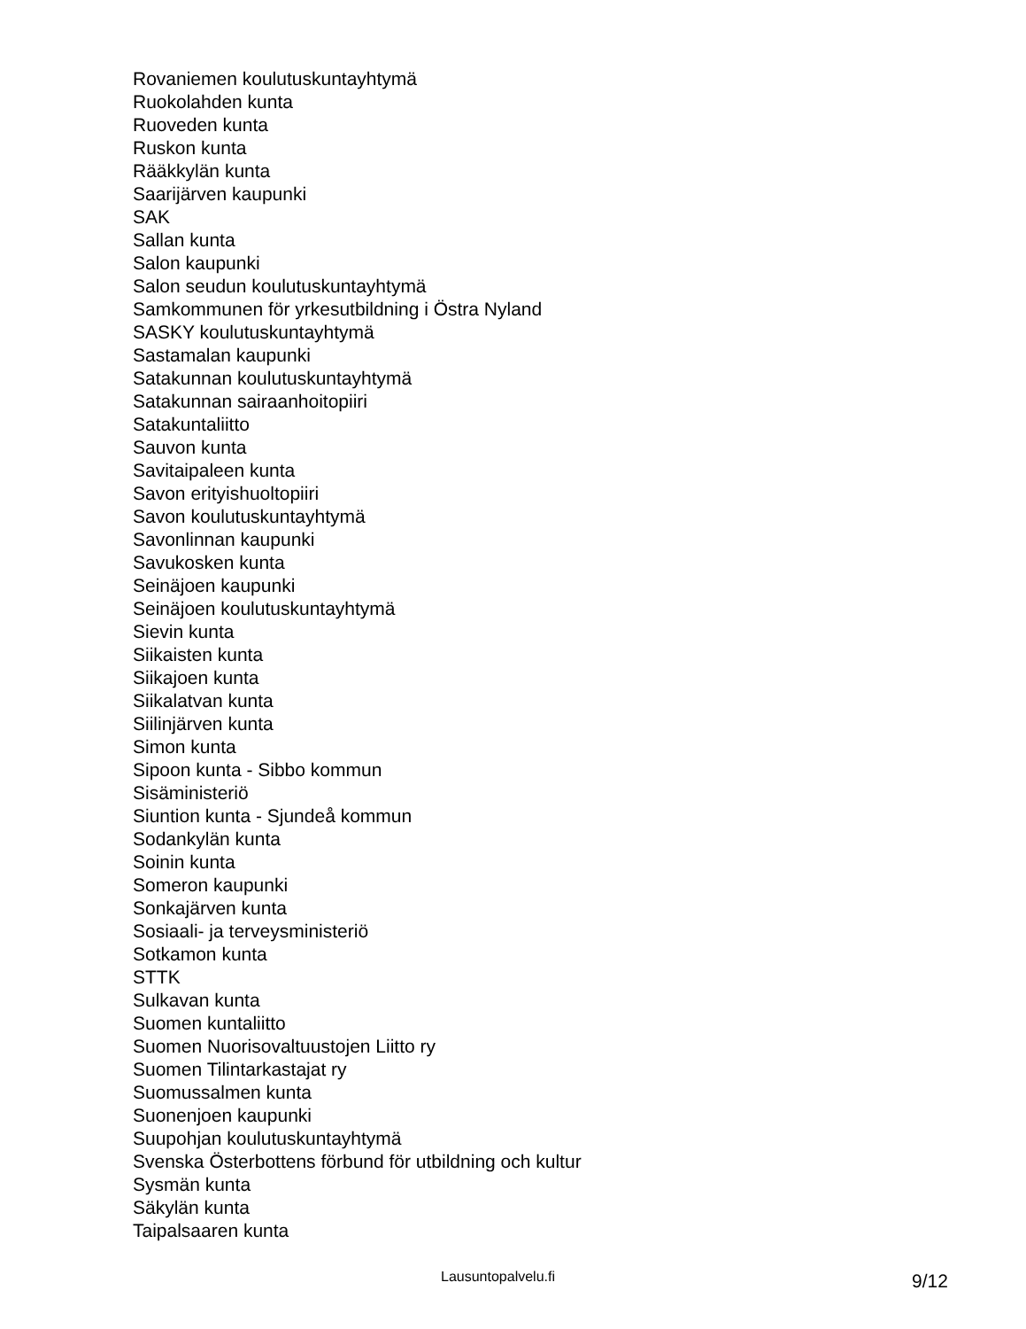Rovaniemen koulutuskuntayhtymä
Ruokolahden kunta
Ruoveden kunta
Ruskon kunta
Rääkkylän kunta
Saarijärven kaupunki
SAK
Sallan kunta
Salon kaupunki
Salon seudun koulutuskuntayhtymä
Samkommunen för yrkesutbildning i Östra Nyland
SASKY koulutuskuntayhtymä
Sastamalan kaupunki
Satakunnan koulutuskuntayhtymä
Satakunnan sairaanhoitopiiri
Satakuntaliitto
Sauvon kunta
Savitaipaleen kunta
Savon erityishuoltopiiri
Savon koulutuskuntayhtymä
Savonlinnan kaupunki
Savukosken kunta
Seinäjoen kaupunki
Seinäjoen koulutuskuntayhtymä
Sievin kunta
Siikaisten kunta
Siikajoen kunta
Siikalatvan kunta
Siilinjärven kunta
Simon kunta
Sipoon kunta - Sibbo kommun
Sisäministeriö
Siuntion kunta - Sjundeå kommun
Sodankylän kunta
Soinin kunta
Someron kaupunki
Sonkajärven kunta
Sosiaali- ja terveysministeriö
Sotkamon kunta
STTK
Sulkavan kunta
Suomen kuntaliitto
Suomen Nuorisovaltuustojen Liitto ry
Suomen Tilintarkastajat ry
Suomussalmen kunta
Suonenjoen kaupunki
Suupohjan koulutuskuntayhtymä
Svenska Österbottens förbund för utbildning och kultur
Sysmän kunta
Säkylän kunta
Taipalsaaren kunta
Lausuntopalvelu.fi 9/12